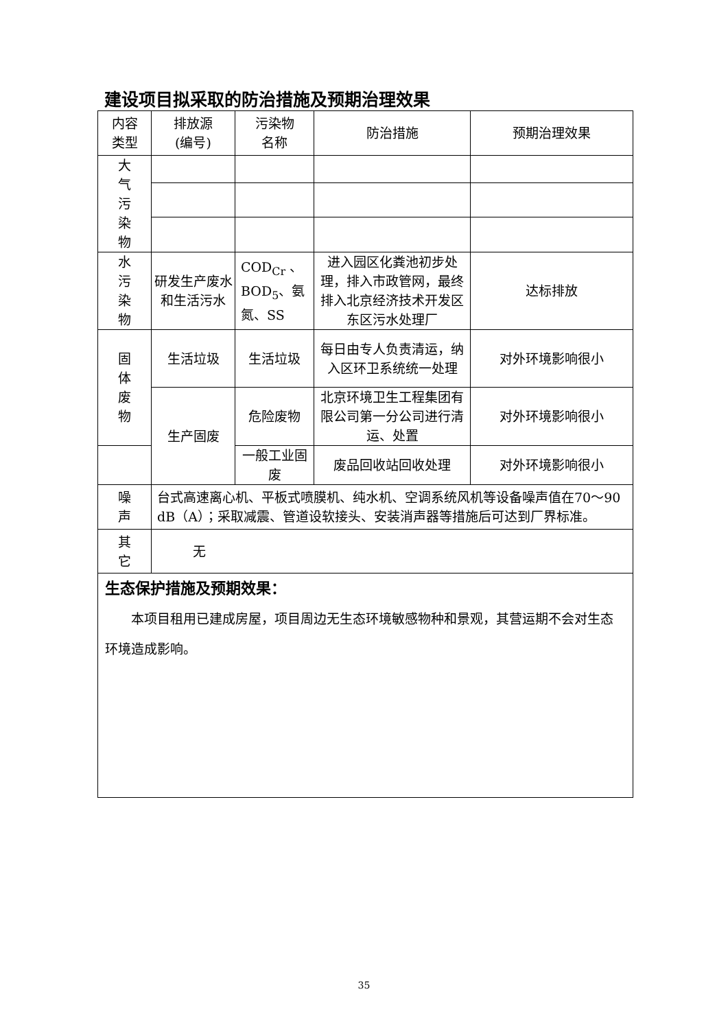建设项目拟采取的防治措施及预期治理效果
| 内容 类型 | 排放源 (编号) | 污染物 名称 | 防治措施 | 预期治理效果 |
| --- | --- | --- | --- | --- |
| 大 气 污 染 物 | | | | |
| 水 污 染 物 | 研发生产废水和生活污水 | COD<sub>Cr</sub> 、BOD<sub>5</sub>、氨氮、SS | 进入园区化粪池初步处理，排入市政管网，最终排入北京经济技术开发区东区污水处理厂 | 达标排放 |
| 固 体 废 物 | 生活垃圾 | 生活垃圾 | 每日由专人负责清运，纳入区环卫系统统一处理 | 对外环境影响很小 |
| | 生产固废 | 危险废物 | 北京环境卫生工程集团有限公司第一分公司进行清运、处置 | 对外环境影响很小 |
| | | 一般工业固废 | 废品回收站回收处理 | 对外环境影响很小 |
| 噪 声 | 台式高速离心机、平板式喷膜机、纯水机、空调系统风机等设备噪声值在70～90 dB（A）；采取减震、管道设软接头、安装消声器等措施后可达到厂界标准。 | | | |
| 其 它 | 无 | | | |
| 生态保护措施及预期效果： 本项目租用已建成房屋，项目周边无生态环境敏感物种和景观，其营运期不会对生态环境造成影响。 | | | | |
35